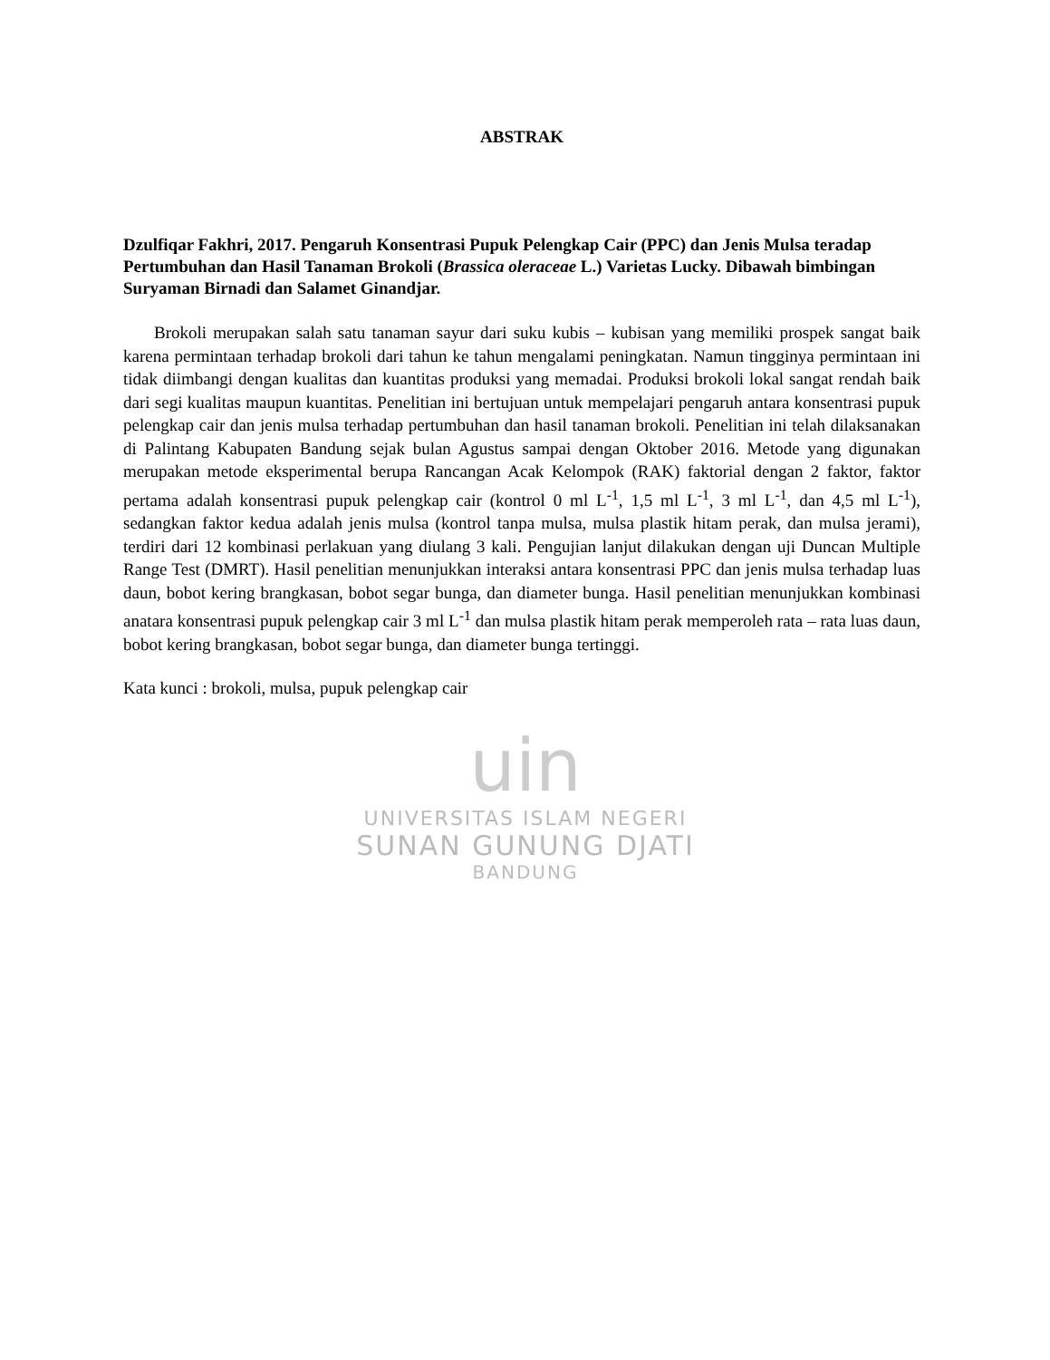uin
UNIVERSITAS ISLAM NEGERI
SUNAN GUNUNG DJATI
BANDUNG
ABSTRAK
Dzulfiqar Fakhri, 2017. Pengaruh Konsentrasi Pupuk Pelengkap Cair (PPC) dan Jenis Mulsa teradap Pertumbuhan dan Hasil Tanaman Brokoli (Brassica oleraceae L.) Varietas Lucky. Dibawah bimbingan Suryaman Birnadi dan Salamet Ginandjar.
Brokoli merupakan salah satu tanaman sayur dari suku kubis – kubisan yang memiliki prospek sangat baik karena permintaan terhadap brokoli dari tahun ke tahun mengalami peningkatan. Namun tingginya permintaan ini tidak diimbangi dengan kualitas dan kuantitas produksi yang memadai. Produksi brokoli lokal sangat rendah baik dari segi kualitas maupun kuantitas. Penelitian ini bertujuan untuk mempelajari pengaruh antara konsentrasi pupuk pelengkap cair dan jenis mulsa terhadap pertumbuhan dan hasil tanaman brokoli. Penelitian ini telah dilaksanakan di Palintang Kabupaten Bandung sejak bulan Agustus sampai dengan Oktober 2016. Metode yang digunakan merupakan metode eksperimental berupa Rancangan Acak Kelompok (RAK) faktorial dengan 2 faktor, faktor pertama adalah konsentrasi pupuk pelengkap cair (kontrol 0 ml L<sup>-1</sup>, 1,5 ml L<sup>-1</sup>, 3 ml L<sup>-1</sup>, dan 4,5 ml L<sup>-1</sup>), sedangkan faktor kedua adalah jenis mulsa (kontrol tanpa mulsa, mulsa plastik hitam perak, dan mulsa jerami), terdiri dari 12 kombinasi perlakuan yang diulang 3 kali. Pengujian lanjut dilakukan dengan uji Duncan Multiple Range Test (DMRT). Hasil penelitian menunjukkan interaksi antara konsentrasi PPC dan jenis mulsa terhadap luas daun, bobot kering brangkasan, bobot segar bunga, dan diameter bunga. Hasil penelitian menunjukkan kombinasi anatara konsentrasi pupuk pelengkap cair 3 ml L<sup>-1</sup> dan mulsa plastik hitam perak memperoleh rata – rata luas daun, bobot kering brangkasan, bobot segar bunga, dan diameter bunga tertinggi.
Kata kunci : brokoli, mulsa, pupuk pelengkap cair